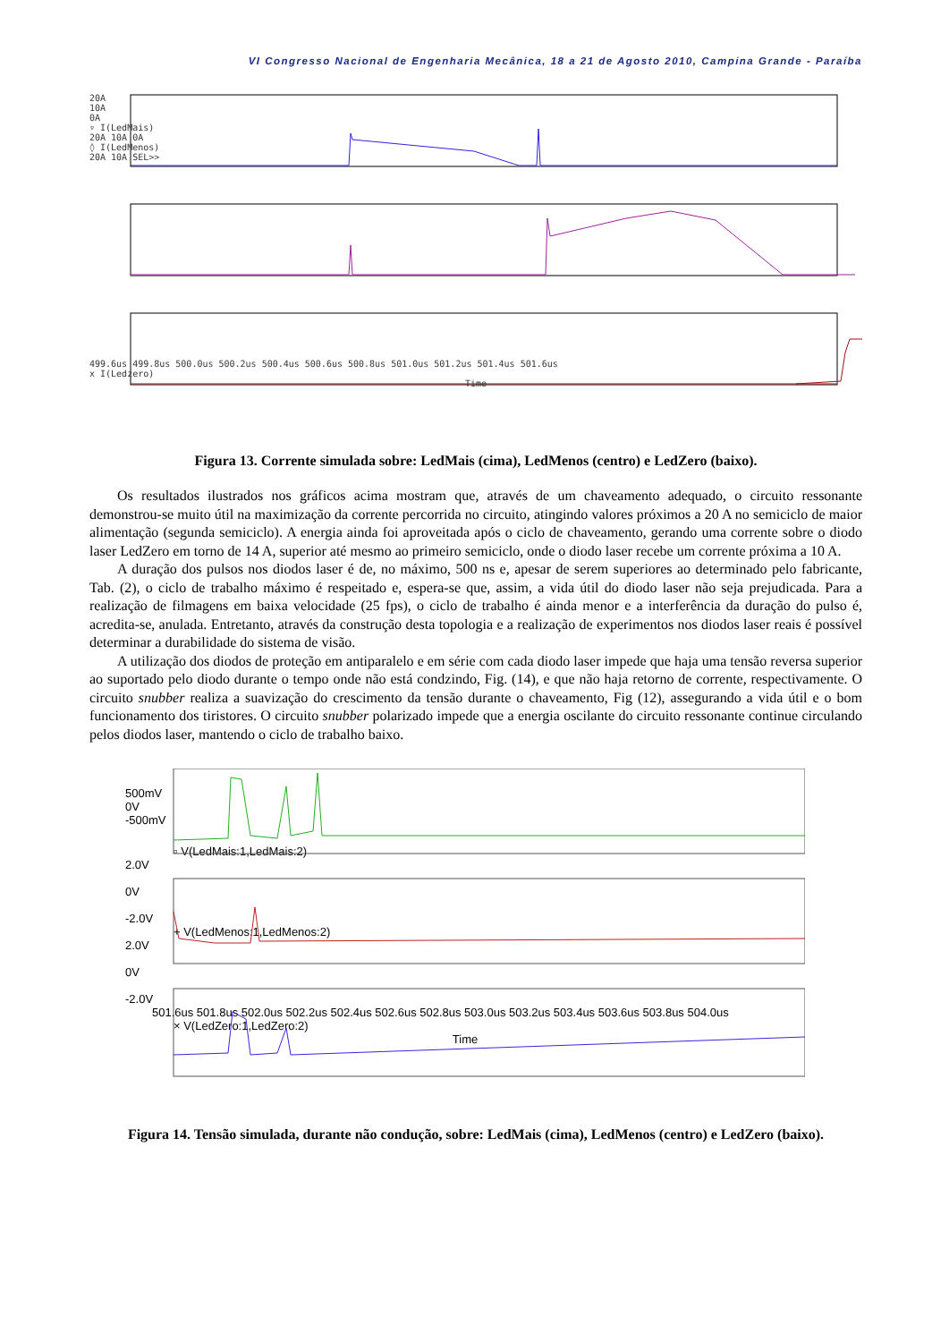VI Congresso Nacional de Engenharia Mecânica, 18 a 21 de Agosto 2010, Campina Grande - Paraíba
20A
10A
0A
▿ I(LedMais)
20A 10A 0A
◊ I(LedMenos)
20A 10A SEL>>
499.6us 499.8us 500.0us 500.2us 500.4us 500.6us 500.8us 501.0us 501.2us 501.4us 501.6us
x I(Ledzero)
Time
Figura 13. Corrente simulada sobre: LedMais (cima), LedMenos (centro) e LedZero (baixo).
Os resultados ilustrados nos gráficos acima mostram que, através de um chaveamento adequado, o circuito ressonante demonstrou-se muito útil na maximização da corrente percorrida no circuito, atingindo valores próximos a 20 A no semiciclo de maior alimentação (segunda semiciclo). A energia ainda foi aproveitada após o ciclo de chaveamento, gerando uma corrente sobre o diodo laser LedZero em torno de 14 A, superior até mesmo ao primeiro semiciclo, onde o diodo laser recebe um corrente próxima a 10 A.
A duração dos pulsos nos diodos laser é de, no máximo, 500 ns e, apesar de serem superiores ao determinado pelo fabricante, Tab. (2), o ciclo de trabalho máximo é respeitado e, espera-se que, assim, a vida útil do diodo laser não seja prejudicada. Para a realização de filmagens em baixa velocidade (25 fps), o ciclo de trabalho é ainda menor e a interferência da duração do pulso é, acredita-se, anulada. Entretanto, através da construção desta topologia e a realização de experimentos nos diodos laser reais é possível determinar a durabilidade do sistema de visão.
A utilização dos diodos de proteção em antiparalelo e em série com cada diodo laser impede que haja uma tensão reversa superior ao suportado pelo diodo durante o tempo onde não está condzindo, Fig. (14), e que não haja retorno de corrente, respectivamente. O circuito snubber realiza a suavização do crescimento da tensão durante o chaveamento, Fig (12), assegurando a vida útil e o bom funcionamento dos tiristores. O circuito snubber polarizado impede que a energia oscilante do circuito ressonante continue circulando pelos diodos laser, mantendo o ciclo de trabalho baixo.
500mV
0V
-500mV
▫ V(LedMais:1,LedMais:2)
2.0V
0V
-2.0V
+ V(LedMenos:1,LedMenos:2)
2.0V
0V
-2.0V
501.6us 501.8us 502.0us 502.2us 502.4us 502.6us 502.8us 503.0us 503.2us 503.4us 503.6us 503.8us 504.0us
× V(LedZero:1,LedZero:2)
Time
Figura 14. Tensão simulada, durante não condução, sobre: LedMais (cima), LedMenos (centro) e LedZero (baixo).